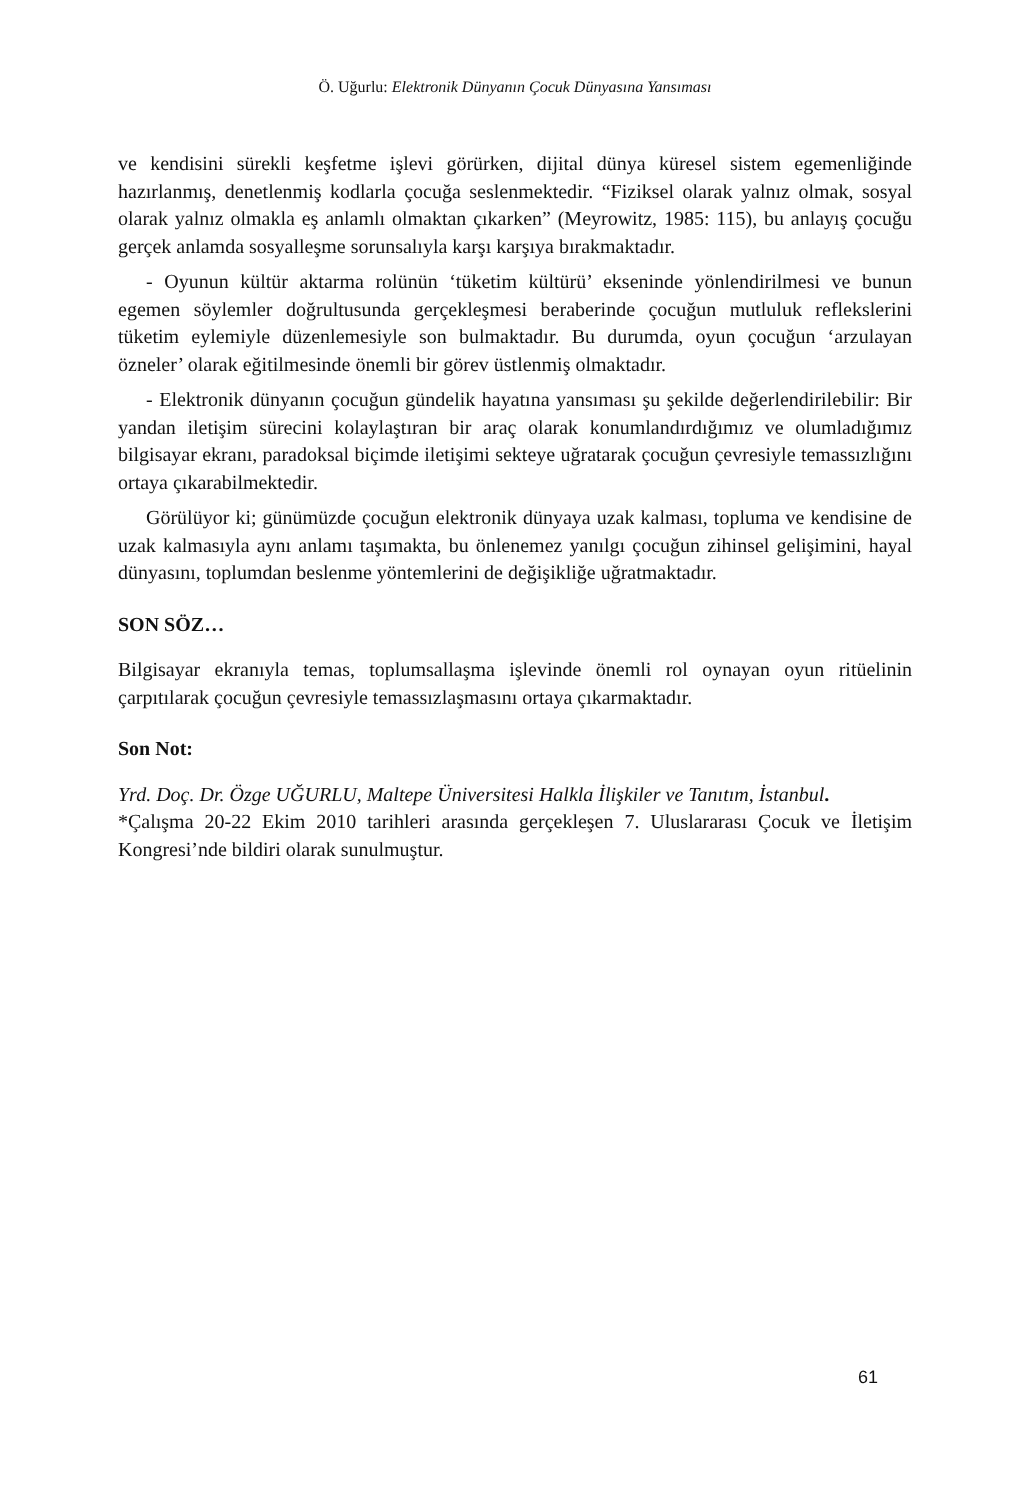Ö. Uğurlu: Elektronik Dünyanın Çocuk Dünyasına Yansıması
ve kendisini sürekli keşfetme işlevi görürken, dijital dünya küresel sistem egemenliğinde hazırlanmış, denetlenmiş kodlarla çocuğa seslenmektedir. “Fiziksel olarak yalnız olmak, sosyal olarak yalnız olmakla eş anlamlı olmaktan çıkarken” (Meyrowitz, 1985: 115), bu anlayış çocuğu gerçek anlamda sosyalleşme sorunsalıyla karşı karşıya bırakmaktadır.
- Oyunun kültür aktarma rolünün ‘tüketim kültürü’ ekseninde yönlendirilmesi ve bunun egemen söylemler doğrultusunda gerçekleşmesi beraberinde çocuğun mutluluk reflekslerini tüketim eylemiyle düzenlemesiyle son bulmaktadır. Bu durumda, oyun çocuğun ‘arzulayan özneler’ olarak eğitilmesinde önemli bir görev üstlenmiş olmaktadır.
- Elektronik dünyanın çocuğun gündelik hayatına yansıması şu şekilde değerlendirilebilir: Bir yandan iletişim sürecini kolaylaştıran bir araç olarak konumlandırdığımız ve olumladığımız bilgisayar ekranı, paradoksal biçimde iletişimi sekteye uğratarak çocuğun çevresiyle temassızlığını ortaya çıkarabilmektedir.
Görülüyor ki; günümüzde çocuğun elektronik dünyaya uzak kalması, topluma ve kendisine de uzak kalmasıyla aynı anlamı taşımakta, bu önlenemez yanılgı çocuğun zihinsel gelişimini, hayal dünyasını, toplumdan beslenme yöntemlerini de değişikliğe uğratmaktadır.
SON SÖZ…
Bilgisayar ekranıyla temas, toplumsallaşma işlevinde önemli rol oynayan oyun ritüelinin çarpıtılarak çocuğun çevresiyle temassızlaşmasını ortaya çıkarmaktadır.
Son Not:
Yrd. Doç. Dr. Özge UĞURLU, Maltepe Üniversitesi Halkla İlişkiler ve Tanıtım, İstanbul.
*Çalışma 20-22 Ekim 2010 tarihleri arasında gerçekleşen 7. Uluslararası Çocuk ve İletişim Kongresi’nde bildiri olarak sunulmuştur.
61